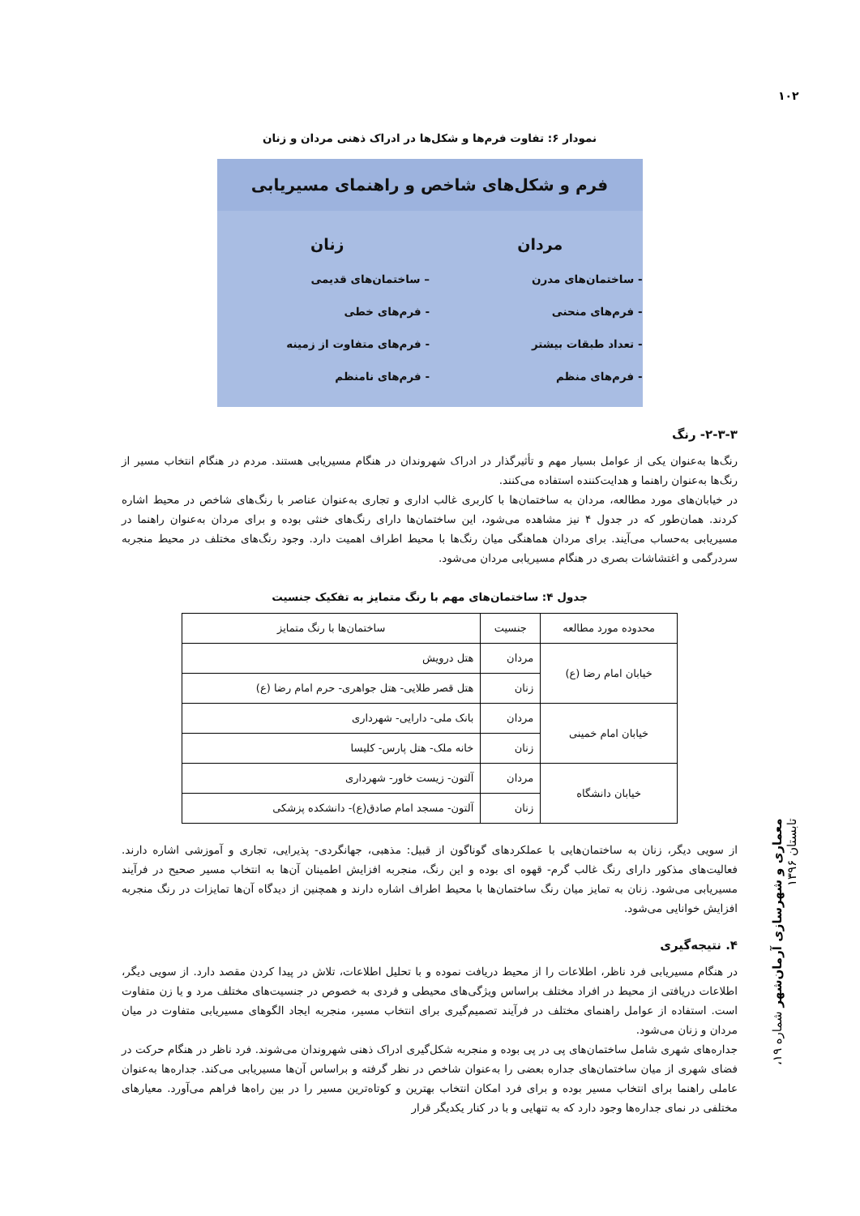۱۰۲
نمودار ۶: تفاوت فرم‌ها و شکل‌ها در ادراک ذهنی مردان و زنان
فرم و شکل‌های شاخص و راهنمای مسیریابی
مردان
- ساختمان‌های مدرن
- فرم‌های منحنی
- تعداد طبقات بیشتر
- فرم‌های منظم
زنان
– ساختمان‌های قدیمی
- فرم‌های خطی
- فرم‌های متفاوت از زمینه
- فرم‌های نامنظم
۲-۳-۳- رنگ
رنگ‌ها به‌عنوان یکی از عوامل بسیار مهم و تأثیرگذار در ادراک شهروندان در هنگام مسیریابی هستند. مردم در هنگام انتخاب مسیر از رنگ‌ها به‌عنوان راهنما و هدایت‌کننده استفاده می‌کنند.
در خیابان‌های مورد مطالعه، مردان به ساختمان‌ها با کاربری غالب اداری و تجاری به‌عنوان عناصر با رنگ‌های شاخص در محیط اشاره کردند. همان‌طور که در جدول ۴ نیز مشاهده می‌شود، این ساختمان‌ها دارای رنگ‌های خنثی بوده و برای مردان به‌عنوان راهنما در مسیریابی به‌حساب می‌آیند. برای مردان هماهنگی میان رنگ‌ها با محیط اطراف اهمیت دارد. وجود رنگ‌های مختلف در محیط منجربه سردرگمی و اغتشاشات بصری در هنگام مسیریابی مردان می‌شود.
جدول ۴: ساختمان‌های مهم با رنگ متمایز به تفکیک جنسیت
| محدوده مورد مطالعه | جنسیت | ساختمان‌ها با رنگ متمایز |
| --- | --- | --- |
| خیابان امام رضا (ع) | مردان | هتل درویش |
| | زنان | هتل قصر طلایی- هتل جواهری- حرم امام رضا (ع) |
| خیابان امام خمینی | مردان | بانک ملی- دارایی- شهرداری |
| | زنان | خانه ملک- هتل پارس- کلیسا |
| خیابان دانشگاه | مردان | آلتون- زیست خاور- شهرداری |
| | زنان | آلتون- مسجد امام صادق(ع)- دانشکده پزشکی |
از سویی دیگر، زنان به ساختمان‌هایی با عملکردهای گوناگون از قبیل: مذهبی، جهانگردی- پذیرایی، تجاری و آموزشی اشاره دارند. فعالیت‌های مذکور دارای رنگ غالب گرم- قهوه ای بوده و این رنگ، منجربه افزایش اطمینان آن‌ها به انتخاب مسیر صحیح در فرآیند مسیریابی می‌شود. زنان به تمایز میان رنگ ساختمان‌ها با محیط اطراف اشاره دارند و همچنین از دیدگاه آن‌ها تمایزات در رنگ منجربه افزایش خوانایی می‌شود.
۴. نتیجه‌گیری
در هنگام مسیریابی فرد ناظر، اطلاعات را از محیط دریافت نموده و با تحلیل اطلاعات، تلاش در پیدا کردن مقصد دارد. از سویی دیگر، اطلاعات دریافتی از محیط در افراد مختلف براساس ویژگی‌های محیطی و فردی به خصوص در جنسیت‌های مختلف مرد و یا زن متفاوت است. استفاده از عوامل راهنمای مختلف در فرآیند تصمیم‌گیری برای انتخاب مسیر، منجربه ایجاد الگوهای مسیریابی متفاوت در میان مردان و زنان می‌شود.
جداره‌های شهری شامل ساختمان‌های پی در پی بوده و منجربه شکل‌گیری ادراک ذهنی شهروندان می‌شوند. فرد ناظر در هنگام حرکت در فضای شهری از میان ساختمان‌های جداره بعضی را به‌عنوان شاخص در نظر گرفته و براساس آن‌ها مسیریابی می‌کند. جداره‌ها به‌عنوان عاملی راهنما برای انتخاب مسیر بوده و برای فرد امکان انتخاب بهترین و کوتاه‌ترین مسیر را در بین راه‌ها فراهم می‌آورد. معیارهای مختلفی در نمای جداره‌ها وجود دارد که به تنهایی و با در کنار یکدیگر قرار
معماری و شهرسازی آرمان‌شهر شماره ۱۹، تابستان ۱۳۹۶